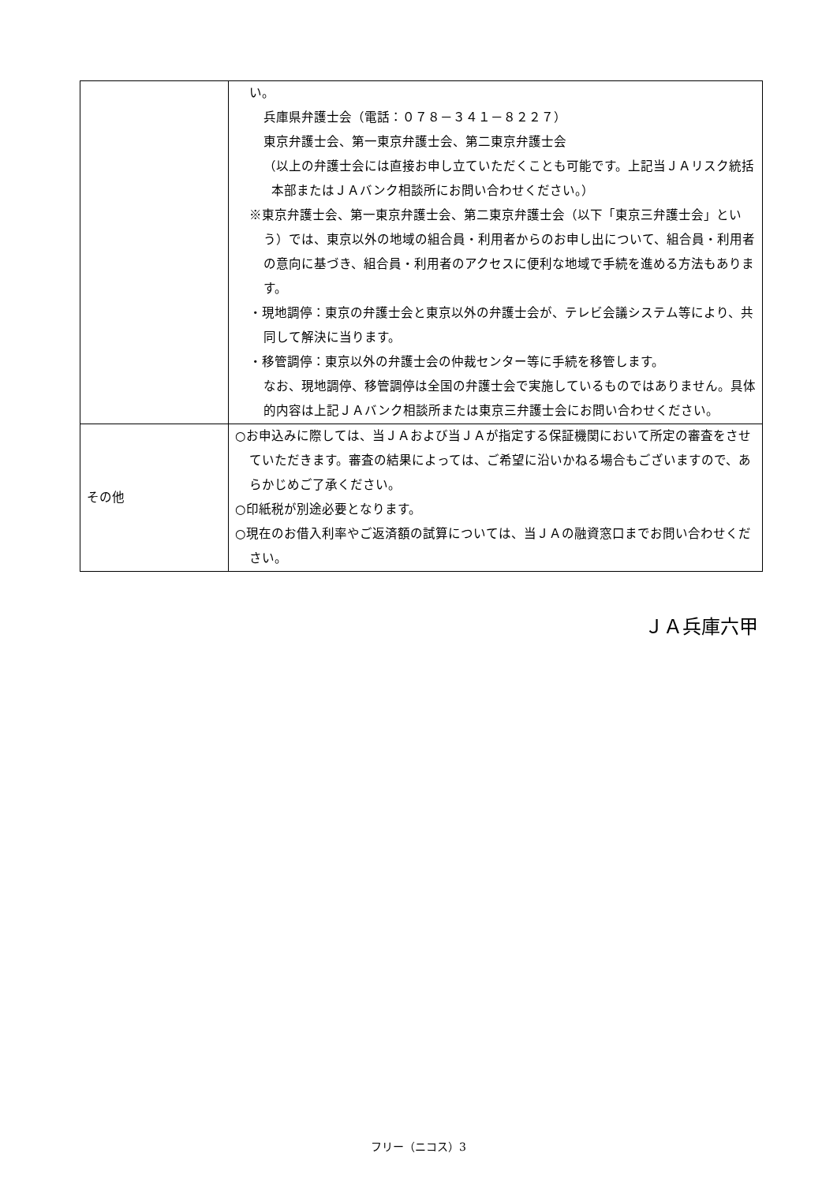| | い。 兵庫県弁護士会（電話：０７８－３４１－８２２７） 東京弁護士会、第一東京弁護士会、第二東京弁護士会 （以上の弁護士会には直接お申し立ていただくことも可能です。上記当ＪＡリスク統括本部またはＪＡバンク相談所にお問い合わせください。） ※東京弁護士会、第一東京弁護士会、第二東京弁護士会（以下「東京三弁護士会」という）では、東京以外の地域の組合員・利用者からのお申し出について、組合員・利用者の意向に基づき、組合員・利用者のアクセスに便利な地域で手続を進める方法もあります。 ・現地調停：東京の弁護士会と東京以外の弁護士会が、テレビ会議システム等により、共同して解決に当ります。 ・移管調停：東京以外の弁護士会の仲裁センター等に手続を移管します。 なお、現地調停、移管調停は全国の弁護士会で実施しているものではありません。具体的内容は上記ＪＡバンク相談所または東京三弁護士会にお問い合わせください。 |
| その他 | ○お申込みに際しては、当ＪＡおよび当ＪＡが指定する保証機関において所定の審査をさせていただきます。審査の結果によっては、ご希望に沿いかねる場合もございますので、あらかじめご了承ください。 ○印紙税が別途必要となります。 ○現在のお借入利率やご返済額の試算については、当ＪＡの融資窓口までお問い合わせください。 |
ＪＡ兵庫六甲
フリー（ニコス）3